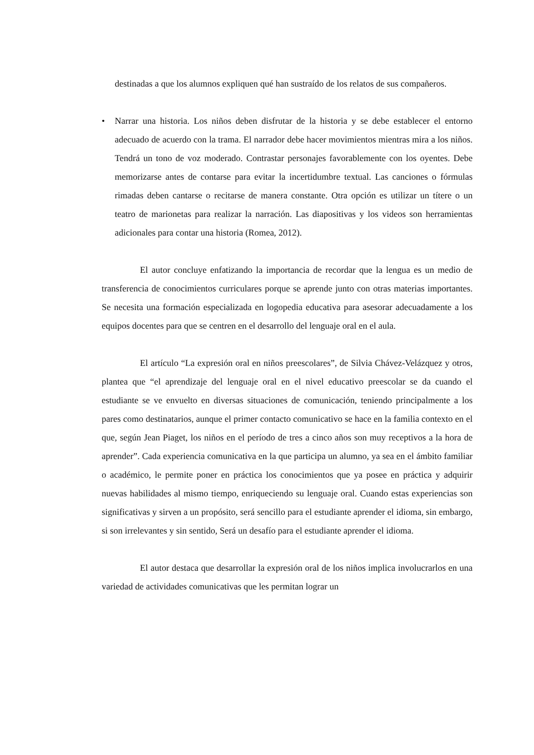destinadas a que los alumnos expliquen qué han sustraído de los relatos de sus compañeros.
• Narrar una historia. Los niños deben disfrutar de la historia y se debe establecer el entorno adecuado de acuerdo con la trama. El narrador debe hacer movimientos mientras mira a los niños. Tendrá un tono de voz moderado. Contrastar personajes favorablemente con los oyentes. Debe memorizarse antes de contarse para evitar la incertidumbre textual. Las canciones o fórmulas rimadas deben cantarse o recitarse de manera constante. Otra opción es utilizar un títere o un teatro de marionetas para realizar la narración. Las diapositivas y los videos son herramientas adicionales para contar una historia (Romea, 2012).
El autor concluye enfatizando la importancia de recordar que la lengua es un medio de transferencia de conocimientos curriculares porque se aprende junto con otras materias importantes. Se necesita una formación especializada en logopedia educativa para asesorar adecuadamente a los equipos docentes para que se centren en el desarrollo del lenguaje oral en el aula.
El artículo “La expresión oral en niños preescolares”, de Silvia Chávez-Velázquez y otros, plantea que “el aprendizaje del lenguaje oral en el nivel educativo preescolar se da cuando el estudiante se ve envuelto en diversas situaciones de comunicación, teniendo principalmente a los pares como destinatarios, aunque el primer contacto comunicativo se hace en la familia contexto en el que, según Jean Piaget, los niños en el período de tres a cinco años son muy receptivos a la hora de aprender”. Cada experiencia comunicativa en la que participa un alumno, ya sea en el ámbito familiar o académico, le permite poner en práctica los conocimientos que ya posee en práctica y adquirir nuevas habilidades al mismo tiempo, enriqueciendo su lenguaje oral. Cuando estas experiencias son significativas y sirven a un propósito, será sencillo para el estudiante aprender el idioma, sin embargo, si son irrelevantes y sin sentido, Será un desafío para el estudiante aprender el idioma.
El autor destaca que desarrollar la expresión oral de los niños implica involucrarlos en una variedad de actividades comunicativas que les permitan lograr un